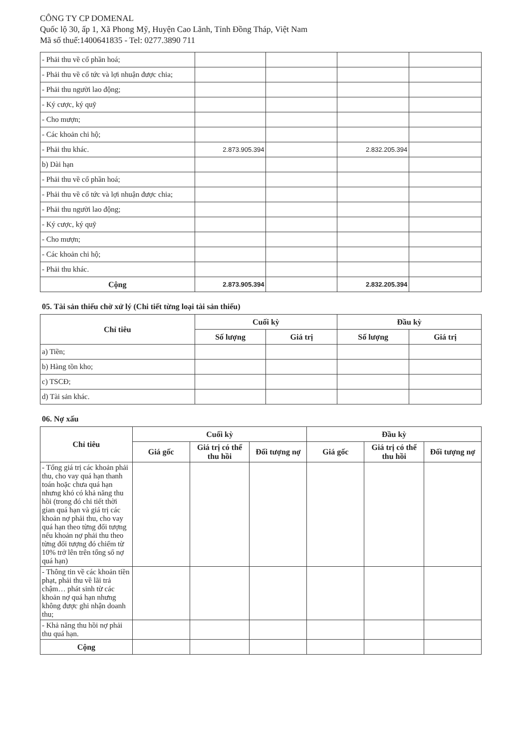CÔNG TY CP DOMENAL
Quốc lộ 30, ấp 1, Xã Phong Mỹ, Huyện Cao Lãnh, Tỉnh Đồng Tháp, Việt Nam
Mã số thuế:1400641835 - Tel: 0277.3890 711
| - Phải thu về cổ phần hoá; | | | | |
| - Phải thu về cổ tức và lợi nhuận được chia; | | | | |
| - Phải thu người lao động; | | | | |
| - Ký cược, ký quỹ | | | | |
| - Cho mượn; | | | | |
| - Các khoản chi hộ; | | | | |
| - Phải thu khác. | 2.873.905.394 | | 2.832.205.394 | |
| b) Dài hạn | | | | |
| - Phải thu về cổ phần hoá; | | | | |
| - Phải thu về cổ tức và lợi nhuận được chia; | | | | |
| - Phải thu người lao động; | | | | |
| - Ký cược, ký quỹ | | | | |
| - Cho mượn; | | | | |
| - Các khoản chi hộ; | | | | |
| - Phải thu khác. | | | | |
| Cộng | 2.873.905.394 | | 2.832.205.394 | |
05. Tài sản thiếu chờ xử lý (Chi tiết từng loại tài sản thiếu)
| Chỉ tiêu | Cuối kỳ | | Đầu kỳ | |
| --- | --- | --- | --- | --- |
| | Số lượng | Giá trị | Số lượng | Giá trị |
| a) Tiền; | | | | |
| b) Hàng tồn kho; | | | | |
| c) TSCĐ; | | | | |
| d) Tài sản khác. | | | | |
06. Nợ xấu
| Chỉ tiêu | Cuối kỳ | | | Đầu kỳ | | |
| --- | --- | --- | --- | --- | --- | --- |
| | Giá gốc | Giá trị có thể thu hồi | Đối tượng nợ | Giá gốc | Giá trị có thể thu hồi | Đối tượng nợ |
| - Tổng giá trị các khoản phải thu, cho vay quá hạn thanh toán hoặc chưa quá hạn nhưng khó có khả năng thu hồi (trong đó chi tiết thời gian quá hạn và giá trị các khoản nợ phải thu, cho vay quá hạn theo từng đối tượng nếu khoản nợ phải thu theo từng đối tượng đó chiếm từ 10% trở lên trên tổng số nợ quá hạn) | | | | | | |
| - Thông tin về các khoản tiền phạt, phải thu về lãi trả chậm… phát sinh từ các khoản nợ quá hạn nhưng không được ghi nhận doanh thu; | | | | | | |
| - Khả năng thu hồi nợ phải thu quá hạn. | | | | | | |
| Cộng | | | | | | |